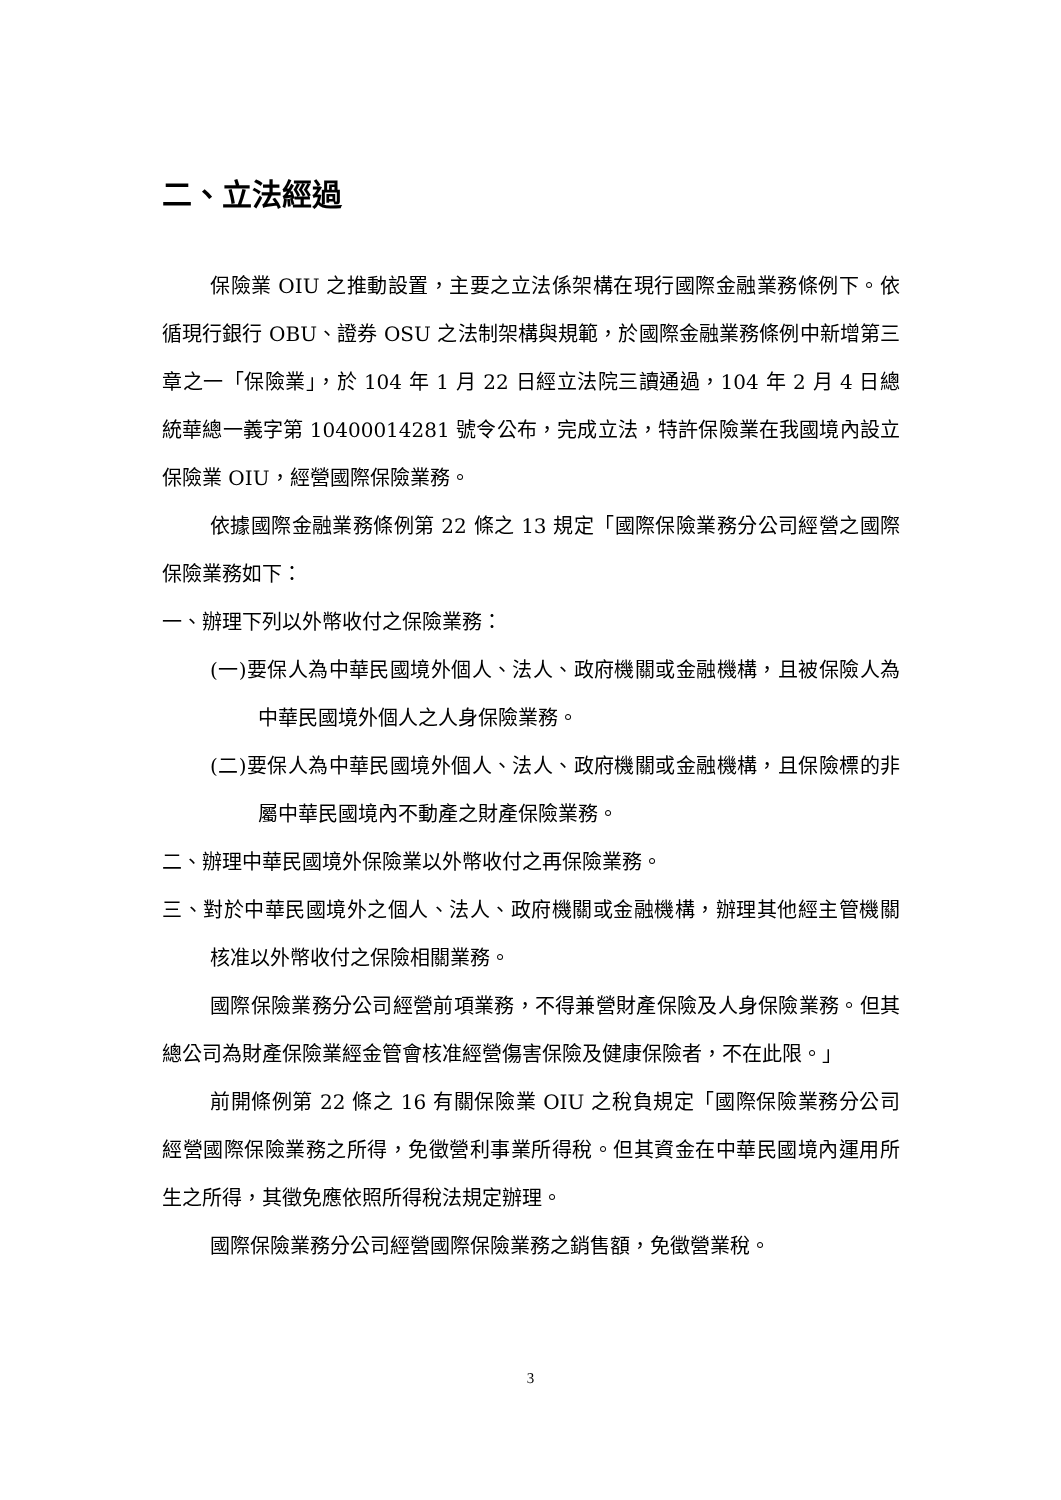二、立法經過
保險業 OIU 之推動設置，主要之立法係架構在現行國際金融業務條例下。依循現行銀行 OBU、證券 OSU 之法制架構與規範，於國際金融業務條例中新增第三章之一「保險業」，於 104 年 1 月 22 日經立法院三讀通過，104 年 2 月 4 日總統華總一義字第 10400014281 號令公布，完成立法，特許保險業在我國境內設立保險業 OIU，經營國際保險業務。
依據國際金融業務條例第 22 條之 13 規定「國際保險業務分公司經營之國際保險業務如下：
一、辦理下列以外幣收付之保險業務：
(一)要保人為中華民國境外個人、法人、政府機關或金融機構，且被保險人為中華民國境外個人之人身保險業務。
(二)要保人為中華民國境外個人、法人、政府機關或金融機構，且保險標的非屬中華民國境內不動產之財產保險業務。
二、辦理中華民國境外保險業以外幣收付之再保險業務。
三、對於中華民國境外之個人、法人、政府機關或金融機構，辦理其他經主管機關核准以外幣收付之保險相關業務。
國際保險業務分公司經營前項業務，不得兼營財產保險及人身保險業務。但其總公司為財產保險業經金管會核准經營傷害保險及健康保險者，不在此限。」
前開條例第 22 條之 16 有關保險業 OIU 之稅負規定「國際保險業務分公司經營國際保險業務之所得，免徵營利事業所得稅。但其資金在中華民國境內運用所生之所得，其徵免應依照所得稅法規定辦理。
國際保險業務分公司經營國際保險業務之銷售額，免徵營業稅。
3